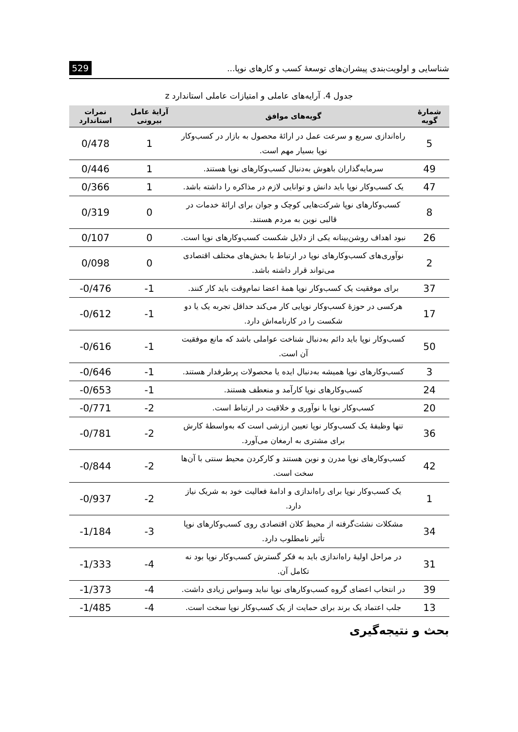شناسایی و اولویت‌بندی پیشران‌های توسعهٔ کسب و کارهای نوپا... 529
جدول 4. آرایه‌های عاملی و امتیازات عاملی استاندارد z
| شمارهٔ گویه | گویه‌های موافق | آرایهٔ عامل بیرونی | نمرات استاندارد |
| --- | --- | --- | --- |
| 5 | راه‌اندازی سریع و سرعت عمل در ارائهٔ محصول به بازار در کسب‌وکار نوپا بسیار مهم است. | 1 | 0/478 |
| 49 | سرمایه‌گذاران باهوش به‌دنبال کسب‌وکارهای نوپا هستند. | 1 | 0/446 |
| 47 | یک کسب‌وکار نوپا باید دانش و توانایی لازم در مذاکره را داشته باشد. | 1 | 0/366 |
| 8 | کسب‌وکارهای نوپا شرکت‌هایی کوچک و جوان برای ارائهٔ خدمات در قالبی نوین به مردم هستند. | 0 | 0/319 |
| 26 | نبود اهداف روشن‌بینانه یکی از دلایل شکست کسب‌وکارهای نوپا است. | 0 | 0/107 |
| 2 | نوآوری‌های کسب‌وکارهای نوپا در ارتباط با بخش‌های مختلف اقتصادی می‌تواند قرار داشته باشد. | 0 | 0/098 |
| 37 | برای موفقیت یک کسب‌وکار نوپا همهٔ اعضا تمام‌وقت باید کار کنند. | -1 | -0/476 |
| 17 | هرکسی در حوزهٔ کسب‌وکار نوپایی کار می‌کند حداقل تجربه یک یا دو شکست را در کارنامه‌اش دارد. | -1 | -0/612 |
| 50 | کسب‌وکار نوپا باید دائم به‌دنبال شناخت عواملی باشد که مانع موفقیت آن است. | -1 | -0/616 |
| 3 | کسب‌وکارهای نوپا همیشه به‌دنبال ایده یا محصولات پرطرفدار هستند. | -1 | -0/646 |
| 24 | کسب‌وکارهای نوپا کارآمد و منعطف هستند. | -1 | -0/653 |
| 20 | کسب‌وکار نوپا با نوآوری و خلاقیت در ارتباط است. | -2 | -0/771 |
| 36 | تنها وظیفهٔ یک کسب‌وکار نوپا تعیین ارزشی است که به‌واسطهٔ کارش برای مشتری به ارمغان می‌آورد. | -2 | -0/781 |
| 42 | کسب‌وکارهای نوپا مدرن و نوین هستند و کارکردن محیط سنتی با آن‌ها سخت است. | -2 | -0/844 |
| 1 | یک کسب‌وکار نوپا برای راه‌اندازی و ادامهٔ فعالیت خود به شریک نیاز دارد. | -2 | -0/937 |
| 34 | مشکلات نشئت‌گرفته از محیط کلان اقتصادی روی کسب‌وکارهای نوپا تأثیر نامطلوب دارد. | -3 | -1/184 |
| 31 | در مراحل اولیهٔ راه‌اندازی باید به فکر گسترش کسب‌وکار نوپا بود نه تکامل آن. | -4 | -1/333 |
| 39 | در انتخاب اعضای گروه کسب‌وکارهای نوپا نباید وسواس زیادی داشت. | -4 | -1/373 |
| 13 | جلب اعتماد یک برند برای حمایت از یک کسب‌وکار نوپا سخت است. | -4 | -1/485 |
بحث و نتیجه‌گیری